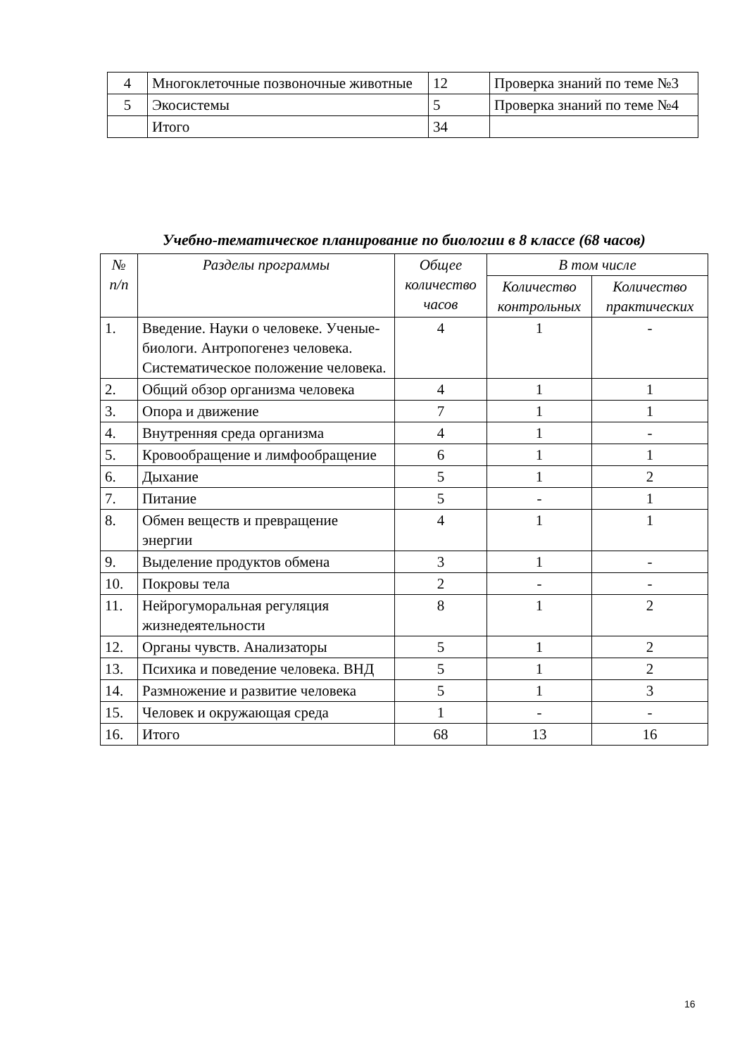| 4 | Многоклеточные позвоночные животные | 12 | Проверка знаний по теме №3 |
| 5 | Экосистемы | 5 | Проверка знаний по теме №4 |
| | Итого | 34 | |
Учебно-тематическое планирование по биологии в 8 классе (68 часов)
| № п/п | Разделы программы | Общее количество часов | В том числе | |
| --- | --- | --- | --- | --- |
| | | | Количество контрольных | Количество практических |
| 1. | Введение. Науки о человеке. Ученые-биологи. Антропогенез человека. Систематическое положение человека. | 4 | 1 | - |
| 2. | Общий обзор организма человека | 4 | 1 | 1 |
| 3. | Опора и движение | 7 | 1 | 1 |
| 4. | Внутренняя среда организма | 4 | 1 | - |
| 5. | Кровообращение и лимфообращение | 6 | 1 | 1 |
| 6. | Дыхание | 5 | 1 | 2 |
| 7. | Питание | 5 | - | 1 |
| 8. | Обмен веществ и превращение энергии | 4 | 1 | 1 |
| 9. | Выделение продуктов обмена | 3 | 1 | - |
| 10. | Покровы тела | 2 | - | - |
| 11. | Нейрогуморальная регуляция жизнедеятельности | 8 | 1 | 2 |
| 12. | Органы чувств. Анализаторы | 5 | 1 | 2 |
| 13. | Психика и поведение человека. ВНД | 5 | 1 | 2 |
| 14. | Размножение и развитие человека | 5 | 1 | 3 |
| 15. | Человек и окружающая среда | 1 | - | - |
| 16. | Итого | 68 | 13 | 16 |
16